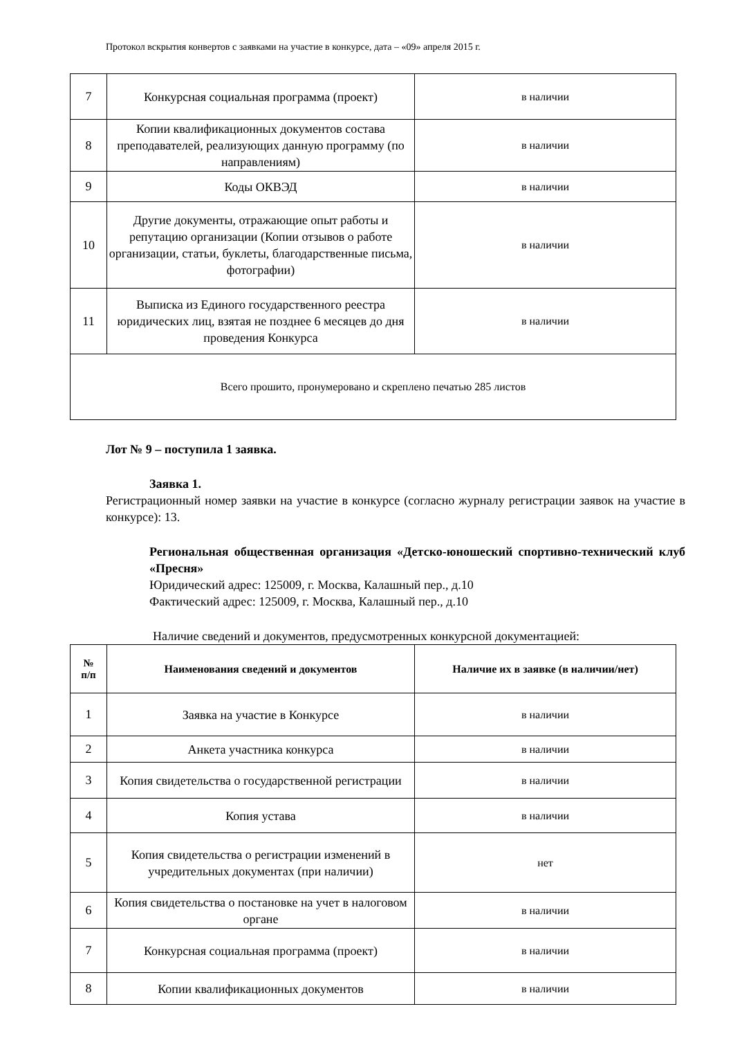Протокол вскрытия конвертов с заявками на участие в конкурсе, дата – «09» апреля 2015 г.
| 7 | Конкурсная социальная программа (проект) | в наличии |
| 8 | Копии квалификационных документов состава преподавателей, реализующих данную программу (по направлениям) | в наличии |
| 9 | Коды ОКВЭД | в наличии |
| 10 | Другие документы, отражающие опыт работы и репутацию организации (Копии отзывов о работе организации, статьи, буклеты, благодарственные письма, фотографии) | в наличии |
| 11 | Выписка из Единого государственного реестра юридических лиц, взятая не позднее 6 месяцев до дня проведения Конкурса | в наличии |
| Всего прошито, пронумеровано и скреплено печатью 285 листов | | |
Лот № 9 – поступила 1 заявка.
Заявка 1.
Регистрационный номер заявки на участие в конкурсе (согласно журналу регистрации заявок на участие в конкурсе): 13.
Региональная общественная организация «Детско-юношеский спортивно-технический клуб «Пресня»
Юридический адрес: 125009, г. Москва, Калашный пер., д.10
Фактический адрес: 125009, г. Москва, Калашный пер., д.10
Наличие сведений и документов, предусмотренных конкурсной документацией:
| № п/п | Наименования сведений и документов | Наличие их в заявке (в наличии/нет) |
| --- | --- | --- |
| 1 | Заявка на участие в Конкурсе | в наличии |
| 2 | Анкета участника конкурса | в наличии |
| 3 | Копия свидетельства о государственной регистрации | в наличии |
| 4 | Копия устава | в наличии |
| 5 | Копия свидетельства о регистрации изменений в учредительных документах (при наличии) | нет |
| 6 | Копия свидетельства о постановке на учет в налоговом органе | в наличии |
| 7 | Конкурсная социальная программа (проект) | в наличии |
| 8 | Копии квалификационных документов | в наличии |